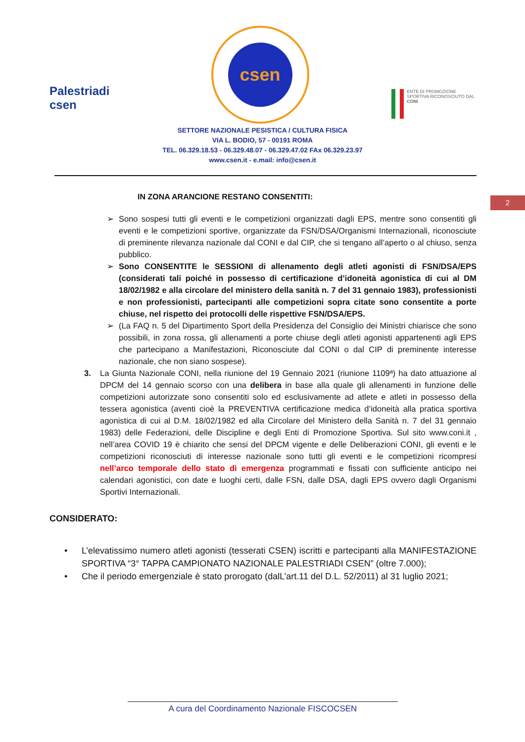Palestriadi csen
csen
ENTE DI PROMOZIONE SPORTIVA RICONOSCIUTO DAL CONI
SETTORE NAZIONALE PESISTICA / CULTURA FISICA
VIA L. BODIO, 57 - 00191 ROMA
TEL. 06.329.18.53 - 06.329.48.07 - 06.329.47.02 FAx 06.329.23.97
www.csen.it - e.mail: info@csen.it
2
IN ZONA ARANCIONE RESTANO CONSENTITI:
➢ Sono sospesi tutti gli eventi e le competizioni organizzati dagli EPS, mentre sono consentiti gli eventi e le competizioni sportive, organizzate da FSN/DSA/Organismi Internazionali, riconosciute di preminente rilevanza nazionale dal CONI e dal CIP, che si tengano all’aperto o al chiuso, senza pubblico.
➢ Sono CONSENTITE le SESSIONI di allenamento degli atleti agonisti di FSN/DSA/EPS (considerati tali poiché in possesso di certificazione d’idoneità agonistica di cui al DM 18/02/1982 e alla circolare del ministero della sanità n. 7 del 31 gennaio 1983), professionisti e non professionisti, partecipanti alle competizioni sopra citate sono consentite a porte chiuse, nel rispetto dei protocolli delle rispettive FSN/DSA/EPS.
➢ (La FAQ n. 5 del Dipartimento Sport della Presidenza del Consiglio dei Ministri chiarisce che sono possibili, in zona rossa, gli allenamenti a porte chiuse degli atleti agonisti appartenenti agli EPS che partecipano a Manifestazioni, Riconosciute dal CONI o dal CIP di preminente interesse nazionale, che non siano sospese).
3. La Giunta Nazionale CONI, nella riunione del 19 Gennaio 2021 (riunione 1109ª) ha dato attuazione al DPCM del 14 gennaio scorso con una delibera in base alla quale gli allenamenti in funzione delle competizioni autorizzate sono consentiti solo ed esclusivamente ad atlete e atleti in possesso della tessera agonistica (aventi cioè la PREVENTIVA certificazione medica d’idoneità alla pratica sportiva agonistica di cui al D.M. 18/02/1982 ed alla Circolare del Ministero della Sanità n. 7 del 31 gennaio 1983) delle Federazioni, delle Discipline e degli Enti di Promozione Sportiva. Sul sito www.coni.it , nell’area COVID 19 è chiarito che sensi del DPCM vigente e delle Deliberazioni CONI, gli eventi e le competizioni riconosciuti di interesse nazionale sono tutti gli eventi e le competizioni ricompresi nell’arco temporale dello stato di emergenza programmati e fissati con sufficiente anticipo nei calendari agonistici, con date e luoghi certi, dalle FSN, dalle DSA, dagli EPS ovvero dagli Organismi Sportivi Internazionali.
CONSIDERATO:
• L’elevatissimo numero atleti agonisti (tesserati CSEN) iscritti e partecipanti alla MANIFESTAZIONE SPORTIVA “3° TAPPA CAMPIONATO NAZIONALE PALESTRIADI CSEN” (oltre 7.000);
• Che il periodo emergenziale è stato prorogato (dalL’art.11 del D.L. 52/2011) al 31 luglio 2021;
A cura del Coordinamento Nazionale FISCOCSEN